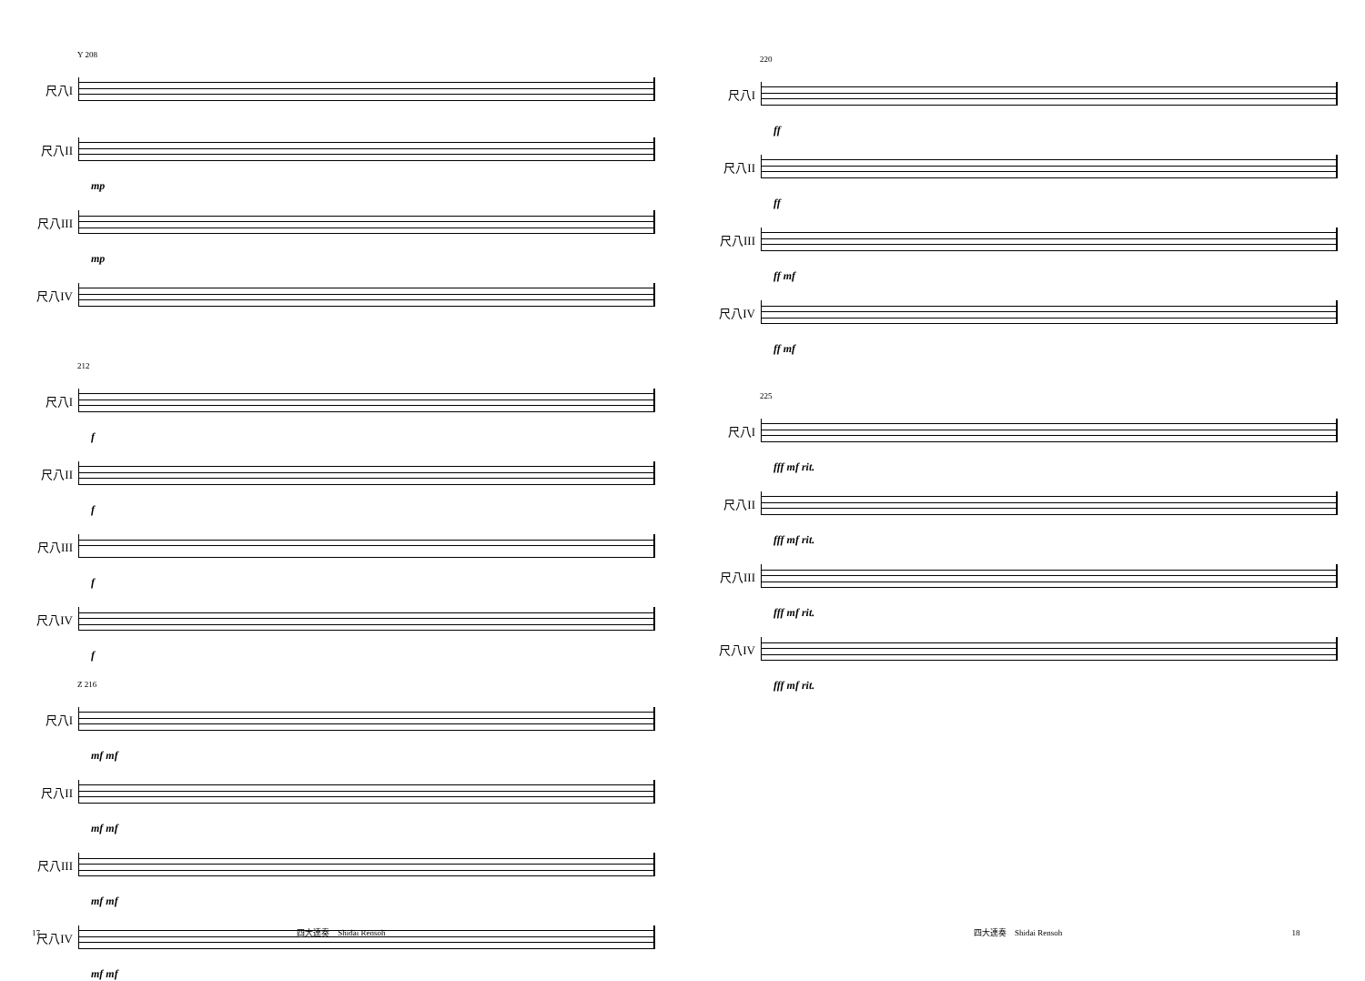Y 208
尺八I
尺八II
mp
尺八III
mp
尺八IV
212
尺八I
f
尺八II
f
尺八III
f
尺八IV
f
Z 216
尺八I
mf mf
尺八II
mf mf
尺八III
mf mf
尺八IV
mf mf
17 四大連奏　Shidai Rensoh
220
尺八I
ff
尺八II
ff
尺八III
ff mf
尺八IV
ff mf
225
尺八I
fff mf rit.
尺八II
fff mf rit.
尺八III
fff mf rit.
尺八IV
fff mf rit.
四大連奏　Shidai Rensoh 18